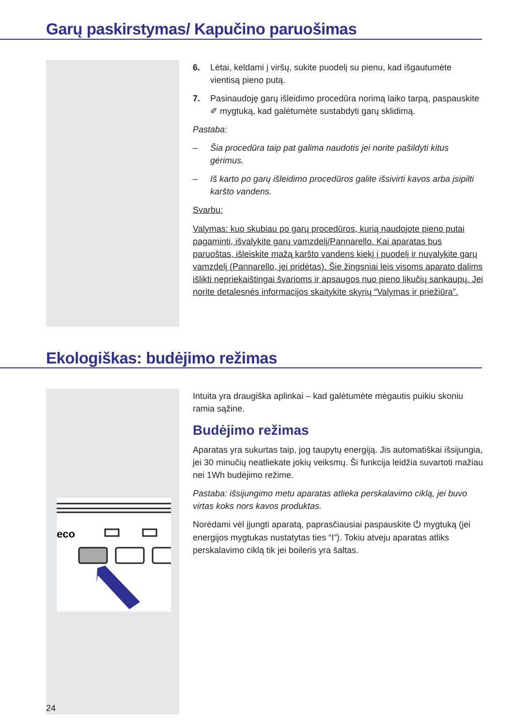Garų paskirstymas/ Kapučino paruošimas
6. Lėtai, keldami į viršų, sukite puodelį su pienu, kad išgautumėte vientisą pieno putą.
7. Pasinaudoję garų išleidimo procedūra norimą laiko tarpą, paspauskite ✐ mygtuką, kad galėtumėte sustabdyti garų sklidimą.
Pastaba:
– Šia procedūra taip pat galima naudotis jei norite pašildyti kitus gėrimus.
– Iš karto po garų išleidimo procedūros galite išsivirti kavos arba įsipilti karšto vandens.
Svarbu:
Valymas: kuo skubiau po garų procedūros, kurią naudojote pieno putai pagaminti, išvalykite garų vamzdelį/Pannarello. Kai aparatas bus paruoštas, išleiskite mažą karšto vandens kiekį į puodelį ir nuvalykite garų vamzdelį (Pannarello, jei pridėtas). Šie žingsniai leis visoms aparato dalims išlikti nepriekaištingai švarioms ir apsaugos nuo pieno likučių sankaupų. Jei norite detalesnės informacijos skaitykite skyrių “Valymas ir priežiūra”.
Ekologiškas: budėjimo režimas
eco
Intuita yra draugiška aplinkai – kad galėtumėte mėgautis puikiu skoniu ramia sąžine.
Budėjimo režimas
Aparatas yra sukurtas taip, jog taupytų energiją. Jis automatiškai išsijungia, jei 30 minučių neatliekate jokių veiksmų. Ši funkcija leidžia suvartoti mažiau nei 1Wh budėjimo režime.
Pastaba: išsijungimo metu aparatas atlieka perskalavimo ciklą, jei buvo virtas koks nors kavos produktas.
Norėdami vėl įjungti aparatą, paprasčiausiai paspauskite ⏻ mygtuką (jei energijos mygtukas nustatytas ties “I”). Tokiu atveju aparatas atliks perskalavimo ciklą tik jei boileris yra šaltas.
24